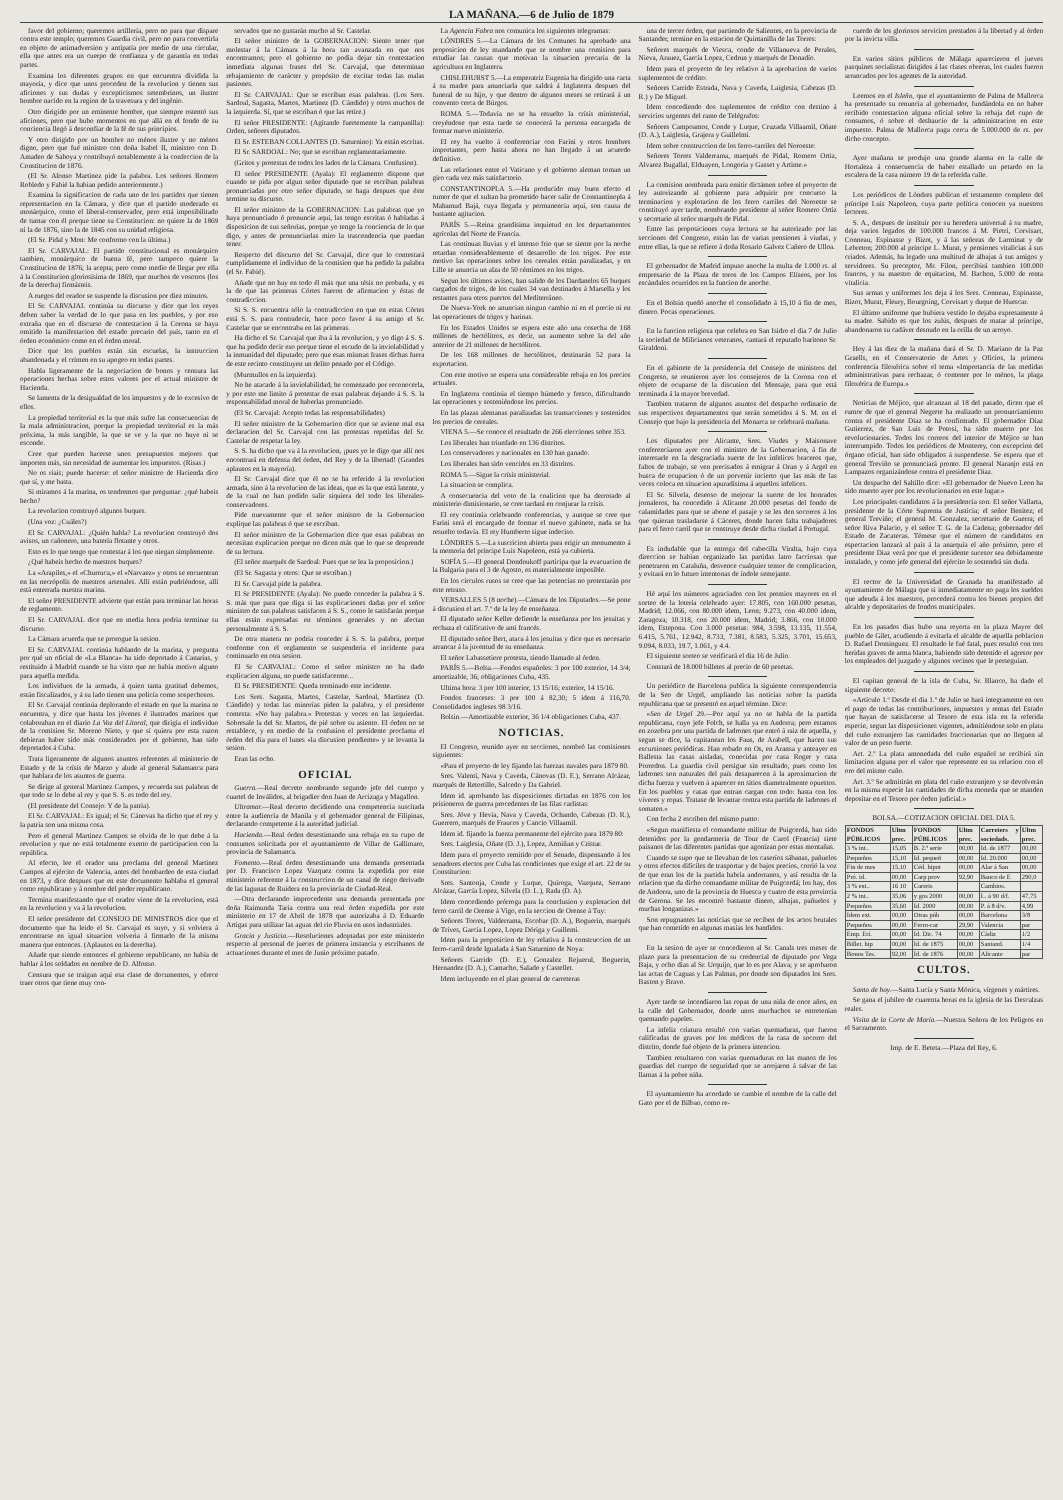LA MAÑANA.—6 de Julio de 1879
favor del gobierno; queremos artillería, pero no para que dispare contra este templo; queremos Guardia civil, pero no para convertirla en objeto de animadversion y antipatía por medio de una circular, ella que antes era un cuerpo de confianza y de garantía en todas partes.
Examina los diferentes grupos en que encuentra dividida la mayoría, y dice que unos proceden de la revolucion y tienen sus aficiones y sus dudas y excepticismos setembrinos, un ilustre hombre nacido en la region de la travesura y del ingénio.
Otro dirigido por un eminente hombre, que siempre ostentó sus aficiones, pero que hubo momentos en que allá en el fondo de su conciencia llegó á desconfiar de la fé de sus principios.
Y otro dirigido por un hombre no ménos ilustre y no ménos digno, pero que fué ministro con doña Isabel II, ministro con D. Amadeo de Saboya y contribuyó notablemente á la confeccion de la Constitucion de 1876.
(El Sr. Alonso Martinez pide la palabra. Los señores Romero Robledo y Fabié la habian pedido anteriormente.)
Examina la significacion de cada uno de los partidos que tienen representacion en la Cámara, y dice que el partido moderado es monárquico, como el liberal-conservador, pero está imposibilitado de turnar con él porque tiene su Constitucion: no quiere la de 1869 ni la de 1876, sino la de 1845 con su unidad religiosa.
(El Sr. Pidal y Mon: Me conformo con la última.)
El Sr. CARVAJAL: El partido constitucional es monárquico tambien, monárquico de buena fé, pero tampoco quiere la Constitucion de 1876; la acepta; pero como medio de llegar por ella á la Constitucion gloriosísima de 1869, que muchos de vosotros (los de la derecha) firmásteis.
A ruegos del orador se suspende la discusion por diez minutos.
El Sr. CARVAJAL continúa su discurso y dice que los reyes deben saber la verdad de lo que pasa en los pueblos, y por eso extraña que en el discurso de contestacion á la Corona se haya omitido la manifestacion del estado precario del país, tanto en el órden económico como en el órden moral.
Dice que los pueblos están sin escuelas, la instruccion abandonada y el crímen en su apogeo en todas partes.
Habla ligeramente de la negociacion de bonos y censura las operaciones hechas sobre estos valores por el actual ministro de Hacienda.
Se lamenta de la desigualdad de los impuestos y de lo excesivo de ellos.
La propiedad territorial es la que más sufre las consecuencias de la mala administracion, porque la propiedad territorial es la más próxima, la más tangible, la que se ve y la que no huye ni se esconde.
Cree que pueden hacerse unos presupuestos mejores que importen más, sin necesidad de aumentar los impuestos. (Risas.)
No os riais; puede hacerse: el señor ministro de Hacienda dice que sí, y me basta.
Si miramos á la marina, os tendremos que preguntar: ¿qué habeis hecho?
La revolucion construyó algunos buques.
(Una voz: ¿Cuáles?)
El Sr. CARVAJAL: ¿Quién habla? La revolucion construyó dos avisos, un cañonero, una batería flotante y otros.
Esto es lo que tengo que contestar á los que niegan simplemente.
¿Qué habeis hecho de nuestros buques?
La «Arapiles,» el «Churruca,» el «Narvaez» y otros se encuentran en las necrópolis de nuestros arsenales. Allí están pudriéndose, allí está enterrada nuestra marina.
El señor PRESIDENTE advierte que están para terminar las horas de reglamento.
El Sr. CARVAJAL dice que en media hora podria terminar su discurso.
La Cámara acuerda que se prorogue la sesion.
El Sr. CARVAJAL continúa hablando de la marina, y pregunta por qué un oficial de «La Blanca» ha sido deportado á Canarias, y restituido á Madrid cuando se ha visto que no habia motivo alguno para aquella medida.
Los individuos de la armada, á quien tanta gratitud debemos, están fiscalizados, y á su lado tienen una policía como sospechosos.
El Sr. Carvajal continúa deplorando el estado en que la marina se encuentra, y dice que hasta los jóvenes é ilustrados marinos que colaboraban en el diario La Voz del Litoral, que dirigia el individuo de la comision Sr. Moreno Nieto, y que sí quiera por esta razon debieran haber sido más considerados por el gobierno, han sido deportados á Cuba.
Trata ligeramente de algunos asuntos referentes al ministerio de Estado y de la crísis de Marzo y alude al general Salamanca para que hablara de los asuntos de guerra.
Se dirige al general Martinez Campos, y recuerda sus palabras de que todo se lo debe al rey y que S. S. es todo del rey.
(El presidente del Consejo: Y de la patria).
El Sr. CARVAJAL: Es igual; el Sr. Cánovas ha dicho que el rey y la patria son una misma cosa.
Pero el general Martinez Campos se olvida de lo que debe á la revolucion y que no está totalmente exento de participacion con la república.
Al efecto, lee el orador una proclama del general Martinez Campos al ejército de Valencia, antes del bombardeo de esta ciudad en 1873, y dice despues que en este documento hablaba el general como republicano y á nombre del poder republicano.
Termina manifestando que el orador viene de la revolucion, está en la revolucion y va á la revolucion.
El señor presidente del CONSEJO DE MINISTROS dice que el documento que ha leido el Sr. Carvajal es suyo, y si volviera á encontrarse en igual situacion volveria á firmarlo de la misma manera que entonces. (Aplausos en la derecha).
Añade que siendo entonces el gobierno republicano, no habia de hablar á los soldados en nombre de D. Alfonso.
Censura que se traigan aquí esa clase de documentos, y ofrece traer otros que tiene muy con-
servados que no gustarán mucho al Sr. Castelar.
El señor ministro de la GOBERNACION: Siento tener que molestar á la Cámara á la hora tan avanzada en que nos encontramos; pero el gobierno no podia dejar sin contestacion inmediata algunas frases del Sr. Carvajal, que determinan rebajamiento de carácter y propósito de excitar todas las malas pasiones.
El Sr. CARVAJAL: Que se escriban esas palabras. (Los Sres. Sardoal, Sagasta, Martos, Martinez (D. Cándido) y otros muchos de la izquierda. Sí, que se escriban ó que las retire.)
El señor PRESIDENTE: (Agitando fuertemente la campanilla): Orden, señores diputados.
El Sr. ESTEBAN COLLANTES (D. Saturnino): Ya están escritas.
El Sr. SARDOAL: No; que se escriban reglamentariamente.
(Gritos y protestas de todos los lados de la Cámara. Confusion).
El señor PRESIDENTE (Ayala): El reglamento dispone que cuando se pida por algun señor diputado que se escriban palabras pronunciadas por otro señor diputado, se haga despues que éste termine su discurso.
El señor ministro de la GOBERNACION: Las palabras que yo haya pronunciado ó pronuncie aquí, las tengo escritas ó habladas á disposicion de sus señorías, porque yo tengo la conciencia de lo que digo, y antes de pronunciarlas miro la trascendencia que puedan tener.
Respecto del discurso del Sr. Carvajal, dice que lo contestará cumplidamente el individuo de la comision que ha pedido la palabra (el Sr. Fabié).
Añade que no hay en todo él más que una tésis no probada, y es la de que las primeras Córtes fueron de afirmacion y éstas de contradiccion.
Si S. S. encuentra sólo la contradiccion en que en estas Córtes está S. S. para contradecir, hace poco favor á su amigo el Sr. Castelar que se encontraba en las primeras.
Ha dicho el Sr. Carvajal que iba á la revolucion, y yo digo á S. S. que ha podido decir eso porque tiene el escudo de la inviolabilidad y la inmunidad del diputado; pero que esas mismas frases dichas fuera de este recinto constituyen un delito penado por el Código.
(Murmullos en la izquierda).
No he atacado á la inviolabilidad; he comenzado por reconocerla, y por esto me limito á protestar de esas palabras dejando á S. S. la responsabilidad moral de haberlas pronunciado.
(El Sr. Carvajal: Acepto todas las responsabilidades)
El señor ministro de la Gobernacion dice que se aviene mal esa declaracion del Sr. Carvajal con las protestas repetidas del Sr. Castelar de respetar la ley.
S. S. ha dicho que va á la revolucion, ¡pues yo le digo que allí nos encontrará en defensa del órden, del Rey y de la libertad! (Grandes aplausos en la mayoría).
El Sr. Carvajal dice que él no se ha referido á la revolucion armada, sino á la revolucion de las ideas, que es la que está latente, y de la cual no han podido salir siquiera del todo los liberales-conservadores.
Pide nuevamente que el señor ministro de la Gobernacion explique las palabras ó que se escriban.
El señor ministro de la Gobernacion dice que esas palabras no necesitan explicacion porque no dicen más que lo que se desprende de su lectura.
(El señor marqués de Sardoal: Pues que se lea la proposicion.)
(El Sr. Sagasta y otros: Que se escriban.)
El Sr. Carvajal pide la palabra.
El Sr PRESIDENTE (Ayala): No puedo conceder la palabra á S. S. más que para que diga si las explicaciones dadas por el señor ministro de sus palabras satisfacen á S. S., como le satisfarán porque ellas están expresadas en términos generales y no afectan personalmente á S. S.
De otra manera no podria conceder á S. S. la palabra, porque conforme con el reglamento se suspenderia el incidente para continuarlo en otra sesion.
El Sr CARVAJAL: Como el señor ministro no ha dado explicacion alguna, no puede satisfacerme...
El Sr. PRESIDENTE: Queda terminado este incidente.
Los Sres. Sagasta, Martos, Castelar, Sardoal, Martinez (D. Cándido) y todas las minorías piden la palabra, y el presidente contesta: «No hay palabra.» Protestas y voces en las izquierdas. Sobresale la del Sr. Martos, de pié sobre su asiento. El órden no se restablece, y en medio de la confusion el presidente proclama el órden del dia para el lunes «la discusion pendiente» y se levanta la sesion.
Eran las ocho.
OFICIAL
Guerra.—Real decreto nombrando segundo jefe del cuerpo y cuartel de Inválidos, al brigadier don Juan de Arcizaga y Magallon.
Ultramar.—Real decreto decidiendo una competencia suscitada entre la audiencia de Manila y el gobernador general de Filipinas, declarando competente á la autoridad judicial.
Hacienda.—Real órden desestimando una rebaja en su cupo de consumos solicitada por el ayuntamiento de Villar de Gallimaro, provincia de Salamanca.
Fomento.—Real órden desestimando una demanda presentada por D. Francisco Lopez Vazquez contra la expedida por este ministerio referente á la construccion de un canal de riego derivado de las lagunas de Ruidera en la provincia de Ciudad-Real.
—Otra declarando improcedente una demanda presentada por doña Raimunda Taria contra una real órden expedida por este ministerio en 17 de Abril de 1878 que autorizaba á D. Eduardo Artigas para utilizar las aguas del rio Fluvia en usos industriales.
Gracia y Justicia.—Resoluciones adoptadas por este ministerio respecto al personal de jueces de primera instancia y escribanos de actuaciones durante el mes de Junio próximo pasado.
La Agencia Fabra nos comunica los siguientes telegramas:
LÓNDRES 5.—La Cámara de los Comunes ha aprobado una proposicion de ley mandando que se nombre una comision para estudiar las causas que motivan la situacion precaria de la agricultura en Inglaterra.
CHISLEHURST 5.—La emperatriz Eugenia ha dirigido una carta á su madre para anunciarla que saldrá á Inglaterra despues del funeral de su hijo, y que dentro de algunos meses se retirará á un convento cerca de Búrgos.
ROMA 5.—Todavía no se ha resuelto la crísis ministerial, creyéndose que esta tarde se conocerá la persona encargada de formar nuevo ministerio.
El rey ha vuelto á conferenciar con Farini y otros hombres importantes, pero hasta ahora no han llegado á un acuerdo definitivo.
Las relaciones entre el Vaticano y el gobierno aleman toman un giro cada vez más satisfactorio.
CONSTANTINOPLA 5.—Ha producido muy buen efecto el rumor de que el sultan ha prometido hacer salir de Constantinopla á Mahamud Bajá, cuya llegada y permanencia aquí, son causa de bastante agitacion.
PARÍS 5.—Reina grandísima inquietud en los departamentos agrícolas del Norte de Francia.
Las contínuas lluvias y el intenso frio que se siente por la noche retardan considerablemente el desarrollo de los trigos. Por este motivo las operaciones sobre los cereales están paralizadas, y en Lille se anuncia un alza de 50 céntimos en los trigos.
Segun los últimos avisos, han salido de los Dardanelos 65 buques cargados de trigos, de los cuales 34 van destinados á Marsella y los restantes para otros puertos del Mediterráneo.
De Nueva-York no anuncian ningun cambio ni en el precio ni en las operaciones de trigos y harinas.
En los Estados Unidos se espera este año una cosecha de 168 millones de hectólitros, es decir, un aumento sobre la del año anterior de 21 millones de hectólitros.
De los 168 millones de hectólitros, destinarán 52 para la exportacion.
Con este motivo se espera una considerable rebaja en los precios actuales.
En Inglaterra continúa el tiempo húmedo y fresco, dificultando las operaciones y sosteniéndose los precios.
En las plazas alemanas paralizadas las transacciones y sostenidos los precios de cereales.
VIENA 5.—Se conoce el resultado de 266 elecciones sobre 353.
Los liberales han triunfado en 136 distritos.
Los conservadores y nacionales en 130 han ganado.
Los liberales han sido vencidos en 33 distritos.
ROMA 5.—Sigue la crísis ministerial.
La situacion se complica.
A consecuencia del voto de la coalicion que ha derrotado al ministerio dimisionario, se cree tardará en conjurar la crísis.
El rey continúa celebrando conferencias, y aunque se cree que Farini será el encargado de formar el nuevo gabinete, nada se ha resuelto todavía. El rey Humberto sigue indeciso.
LÓNDRES 5.—La suscricion abierta para erigir un monumento á la memoria del príncipe Luis Napoleon, está ya cubierta.
SOFÍA 5.—El general Dondoukoff participa que la evacuacion de la Bulgaria para el 3 de Agosto, es materialmente imposible.
En los círculos rusos se cree que las potencias no protestarán por este retraso.
VERSALLES 5 (8 noche).—Cámara de los Diputados.—Se pone á discusion el art. 7.º de la ley de enseñanza.
El diputado señor Keller defiende la enseñanza por los jesuitas y rechaza el calificativo de anti francés.
El diputado señor Bert, ataca á los jesuitas y dice que es necesario arrancar á la juventud de su enseñanza.
El señor Labassetiere protesta, siendo llamado al órden.
PARÍS 5.—Bolsa.—Fondos españoles: 3 por 100 exterior, 14 3/4; amortizable, 36; obligaciones Cuba, 435.
Ultima hora: 3 por 100 interior, 13 15/16; exterior, 14 15/16.
Fondos franceses: 3 por 100 á 82,30; 5 idem á 116,70. Consolidados ingleses 98 3/16.
Bolsin.—Amortizable exterior, 36 1/4 obligaciones Cuba, 437.
NOTICIAS.
El Congreso, reunido ayer en secciones, nombró las comisiones siguientes:
«Para el proyecto de ley fijando las fuerzas navales para 1879 80.
Sres. Valentí, Nava y Caveda, Cánovas (D. E.), Serrano Alcázar, marqués de Retortillo, Salcedo y Da Gabriel.
Idem id. aprobando las disposiciones dictadas en 1876 con los prisioneros de guerra procedentes de las filas carlistas:
Sres. Jóve y Hevia, Nava y Caveda, Ochando, Cabezas (D. R.), Guerrero, marqués de Fraucos y Cancio Villaamil.
Idem id. fijando la fuerza permanente del ejército para 1879 80:
Sres. Laiglesia, Oñate (D. J.), Lopez, Armiñan y Cristar.
Idem para el proyecto remitido por el Senado, dispensando á los senadores electos por Cuba las condiciones que exige el art. 22 de su Constitucion:
Sres. Santonja, Conde y Luque, Quiroga, Vazquez, Serrano Alcázar, García Lopez, Silvela (D. L.), Rada (D. A).
Idem concediendo prórroga para la conclusion y explotacion del ferro carril de Orense á Vigo, en la seccion de Orense á Tuy:
Señores Torres, Valderrama, Escobar (D. A.), Boguerin, marqués de Trives, García Lopez, Lopez Dóriga y Guillemi.
Idem para la proposicion de ley relativa á la construccion de un ferro-carril desde Igualada á San Saturnino de Noya:
Señores Garrido (D. E.), Gonzalez Rejuerul, Boguerin, Hernandez (D. A.), Camacho, Salado y Castellet.
Idem incluyendo en el plan general de carreteras
una de tercer órden, que partiendo de Salientes, en la provincia de Santander, termine en la estacion de Quintanilla de las Torres:
Señores marqués de Viesca, conde de Villanueva de Perales, Nieva, Arauez, García Lopez, Cedrun y marqués de Donadío.
Idem para el proyecto de ley relativo á la aprobacion de varios suplementos de crédito:
Señores Carrido Estrada, Nava y Caveda, Laiglesia, Cabezas (D. R.) y De Miguel.
Idem concediendo dos suplementos de crédito con destino á servicios urgentes del ramo de Telégrafos:
Señores Campoamor, Conde y Luque, Cruzada Villaamil, Oñate (D. A.), Laiglesia, Grajera y Guillelmi.
Idem sobre construccion de los ferro-carriles del Noroeste:
Señores Torres Valderrama, marqués de Pidal, Romero Ortiz, Alvarez Bugallal, Elduayen, Longoria y Gasset y Artime.»
La comision nombrada para emitir dictámen sobre el proyecto de ley autorizando al gobierno para adquirir por concurso la terminacion y explotacion de los ferro carriles del Noroeste se constituyó ayer tarde, nombrando presidente al señor Romero Ortiz y secretario al señor marqués de Pidal.
Entre las proposiciones cuya lectura se ha autorizado por las secciones del Congreso, están las de varias pensiones á viudas, y entre ellas, la que se refiere á doña Rosario Galvez Cañero de Ulloa.
El gobernador de Madrid impuso anoche la multa de 1.000 rs. al empresario de la Plaza de toros de los Campos Elíseos, por los escándalos ocurridos en la funcion de anoche.
En el Bolsin quedó anoche el consolidado á 15,10 á fin de mes, dinero. Pocas operaciones.
En la funcion religiosa que celebra en San Isidro el dia 7 de Julio la sociedad de Milicianos veteranos, cantará el reputado barítono Sr. Giraldoni.
En el gabinete de la presidencia del Consejo de ministros del Congreso, se reunieron ayer los consejeros de la Corona con el objeto de ocuparse de la discusion del Mensaje, para que está terminada á la mayor brevedad.
Tambien trataron de algunos asuntos del despacho ordinario de sus respectivos departamentos que serán sometidos á S. M. en el Consejo que bajo la presidencia del Monarca se celebrará mañana.
Los diputados por Alicante, Sres. Viudes y Maisonave conferenciaron ayer con el ministro de la Gobernacion, á fin de interesarle en la desgraciada suerte de los infelices braceros que, faltos de trabajo, se ven precisados á emigrar á Oran y á Argel en busca de ocupacion ó de un porvenir incierto que las más de las veces coloca en situacion apuradísima á aquellos infelices.
El Sr. Silvela, deseoso de mejorar la suerte de los honrados jornaleros, ha concedido á Alicante 20.000 pesetas del fondo de calamidades para que se abone el pasaje y se les den socorros á los que quieran trasladarse á Cáceres, donde hacen falta trabajadores para el ferro carril que se construye desde dicha ciudad á Portugal.
Es indudable que la entrega del cabecilla Viralta, bajo cuya direccion se habian organizado las partidas latro facciosas que penetraron en Cataluña, desvence cualquier temor de complicacion, y evitará en lo futuro intentonas de índole semejante.
Hé aquí los números agraciados con los premios mayores en el sorteo de la lotería celebrado ayer: 17.805, con 160.000 pesetas, Madrid; 12.066, con 80.000 idem, Leon; 9.273, con 40.000 idem, Zaragoza; 10.318, con 20.000 idem, Madrid; 3.866, con 10.000 idem, Estepona. Con 3.000 pesetas: 984, 3.598, 13.135, 11.554, 6.415, 5.761, 12.942, 8.733, 7.381, 8.583, 5.325, 3.701, 15.653, 9.094, 8.033, 19.7, 1.061, y 4.4.
El siguiente sorteo se verificará el dia 16 de Julio.
Constará de 18.000 billetes al precio de 60 pesetas.
Un periódico de Barcelona publica la siguiente correspondencia de la Seo de Urgel, ampliando las noticias sobre la partida republicana que se presentó en aquel término. Dice:
«Seo de Urgel 29.—Por aquí ya no se habla de la partida republicana, cuyo jefe Folch, se halla ya en Andorra; pero estamos en zozobra por una partida de ladrones que entró á raiz de aquella, y segun se dice, la capitanean los Faus, de Arabell, que hacen sus escursiones periódicas. Han robado en Os, en Aransa y anteayer en Ballesta las casas aisladas, conocidas por casa Roger y casa Porredon. La guardia civil persigue sin resultado, pues como los ladrones son naturales del país desaparecen á la aproximacion de dicha fuerza y vuelven á aparecer en sitios diametralmente opuestos. En los pueblos y casas que entran cargan con todo: hasta con los víveres y ropas. Tratase de levantar contra esta partida de ladrones el somaten.»
Con fecha 2 escriben del mismo punto:
«Segun manifiesta el comandante militar de Puigcerdá, han sido detenidos por la gendarmería de Tour de Carol (Francia) siete paisanos de las diferentes partidas que agonizan por estas montañas.
Cuando se supo que se llevaban de los caseríos sábanas, pañuelos y otros efectos difíciles de trasportar y de bajos precios, corrió la voz de que eran los de la partida habria andorranos, y así resulta de la relacion que da dicho comandante militar de Puigcerdá; los hay, dos de Andorra, uno de la provincia de Huesca y cuatro de esta provincia de Gerona. Se les encontró bastante dinero, alhajas, pañuelos y muchas longanizas.»
Son repugnantes las noticias que se reciben de los actos brutales que han cometido en algunas masías los bandidos.
En la sesion de ayer se concedieron al Sr. Canals tres meses de plazo para la presentacion de su credencial de diputado por Vega Baja, y ocho dias al Sr. Urquijo, que lo es por Alava; y se aprobaron las actas de Caguas y Las Palmas, por donde son diputados los Sres. Baston y Bravo.
Ayer tarde se incendiaron las ropas de una niña de once años, en la calle del Gobernador, donde unos muchachos se entretenian quemando papeles.
La infeliz criatura resultó con varias quemaduras, que fueron calificadas de graves por los médicos de la casa de socorro del distrito, donde fué objeto de la primera intencion.
Tambien resultaron con varias quemaduras en las manos de los guardias del cuerpo de seguridad que se arrojaron á salvar de las llamas á la pobre niña.
El ayuntamiento ha acordado se cambie el nombre de la calle del Gato por el de Bilbao, como re-
cuerdo de los gloriosos servicios prestados á la libertad y al órden por la invicta villa.
En varios sitios públicos de Málaga aparecieron el jueves pasquines socialistas dirigidos á las clases obreras, los cuales fueron arrancados por los agentes de la autoridad.
Leemos en el Isleño, que el ayuntamiento de Palma de Mallorca ha presentado su renuncia al gobernador, fundándola en no haber recibido contestacion alguna oficial sobre la rebaja del cupo de consumos, ó sobre el deshaucio de la administracion en este impuesto. Palma de Mallorca paga cerca de 5.000.000 de rs. por dicho concepto.
Ayer mañana se produjo una grande alarma en la calle de Hortaleza á consecuencia de haber estallado un petardo en la escalera de la casa número 19 de la referida calle.
Los periódicos de Lóndres publican el testamento completo del príncipe Luis Napoleon, cuya parte política conocen ya nuestros lectores.
S. A., despues de instituir por su heredera universal á su madre, deja varios legados de 100.000 francos á M. Pietri, Corvisart, Conneau, Espinasse y Bizot, y á las señoras de Larminat y de Lebreton; 200.000 al príncipe L. Murat, y pensiones vitalicias á sus criados. Además, ha legado una multitud de alhajas á sus amigos y servidores. Su preceptor, Mr. Filon, percibirá tambien 100.000 francos, y su maestro de equitacion, M. Bachon, 5.000 de renta vitalicia.
Sus armas y uniformes los deja á los Sres. Conneau, Espinasse, Bizot, Murat, Fleury, Bourgoing, Corvisart y duque de Huescar.
El último uniforme que hubiera vestido lo dejaba expresamente á su madre. Sabido es que los zulús, despues de matar al príncipe, abandonaron su cadáver desnudo en la orilla de un arroyo.
Hoy á las diez de la mañana dará el Sr. D. Mariano de la Paz Graells, en el Conservatorio de Artes y Oficios, la primera conferencia filoxérica sobre el tema «Importancia de las medidas administrativas para rechazar, ó contener por lo ménos, la plaga filoxérica de Europa.»
Noticias de Méjico, que alcanzan al 18 del pasado, dicen que el rumor de que el general Negrete ha realizado un pronunciamiento contra el presidente Diaz se ha confirmado. El gobernador Diaz Gutierrez, de San Luis de Potosí, ha sido muerto por los revolucionarios. Todos los correos del interior de Méjico se han interrumpido. Todos los periódicos de Monterey, con excepcion del órgano oficial, han sido obligados á suspenderse. Se espera que el general Treviño se pronunciará pronto. El general Naranjo está en Lampazos organizándose contra el presidente Diaz.
Un despacho del Saltillo dice: «El gobernador de Nuevo Leon ha sido muerto ayer por los revolucionarios en este lugar.»
Los principales candidatos á la presidencia son: El señor Vallarta, presidente de la Córte Suprema de Justicia; el señor Benitez; el general Treviño; el general M. Gonzalez, secretario de Guerra; el señor Riva Palacio, y el señor T. G. de la Cadena; gobernador del Estado de Zacatecas. Témese que el número de candidatos en espectacion lanzará al país á la anarquía el año próximo, pero el presidente Diaz verá por que el presidente sucesor sea debidamente instalado, y como jefe general del ejército lo sostendrá sin duda.
El rector de la Universidad de Granada ha manifestado al ayuntamiento de Málaga que si inmediatamente no paga los sueldos que adeuda á los maestros, procederá contra los bienes propios del alcalde y depositarios de fondos municipales.
En los pasados dias hubo una reyerta en la plaza Mayor del pueblo de Gilet, acudiendo á evitarla el alcalde de aquella poblacion D. Rafael Dominguez. El resultado le fué fatal, pues resultó con tres heridas graves de arma blanca, habiendo sido detenido el agresor por los empleados del juzgado y algunos vecinos que le perseguian.
El capitan general de la isla de Cuba, Sr. Blanco, ha dado el siguiente decreto:
«Artículo 1.º Desde el dia 1.º de Julio se hará íntegramente en oro el pago de todas las contribuciones, impuestos y rentas del Estado que hayan de satisfacerse al Tesoro de esta isla en la referida especie, segun las disposiciones vigentes, admitiéndose solo en plata del cuño extranjero las cantidades fraccionarias que no lleguen al valor de un peso fuerte.
Art. 2.º La plata amonedada del cuño español se recibirá sin limitacion alguna por el valor que represente en su relacion con el oro del mismo cuño.
Art. 3.º Se admitirán en plata del cuño extranjero y se devolverán en la misma especie las cantidades de dicha moneda que se manden depositar en el Tesoro por órden judicial.»
BOLSA.—COTIZACION OFICIAL DEL DIA 5.
| FONDOS PÚBLICOS | Ultm prec. | FONDOS PÚBLICOS | Ultm prec. | Carreters y sociedads. | Ultm prec. |
| --- | --- | --- | --- | --- | --- |
| 3 % int.. | 15,05 | B. 2.ª serie | 00,00 | Id. de 1877 | 00,00 |
| Pequeños | 15,10 | Id. pequeñ | 00,00 | Id. 20.000 | 00,00 |
| Fin de mes | 15,10 | Céd. hipot | 00,00 | Alar á San | 00,00 |
| Pró. id. | 00,00 | Carp prov | 92,90 | Banco de E | 290,0 |
| 3 % ext.. | 16 10 | Carrets | | Cambios. | |
| 2 % int.. | 35,06 | y gos 2000 | 00,00 | L. á 90 d/f. | 47,75 |
| Pequeños | 35,60 | Id. 2000 | 00,00 | P. á 8 d/v. | 4,99 |
| Idem ext. | 00,00 | Otras púb | 00,00 | Barcelona | 3/8 |
| Pequeños | 00,00 | Ferro-car | 29,90 | Valencia | par |
| Emp. Erí. | 00,00 | Id. Dic. 74 | 00,00 | Cádiz | 1/2 |
| Billet. hip | 00,00 | Id. de 1875 | 00,00 | Santand. | 1/4 |
| Bonos Tes. | 92,00 | Id. de 1876 | 00,00 | Alicante | par |
CULTOS.
Santo de hoy.—Santa Lucía y Santa Mónica, vírgenes y mártires.
Se gana el jubileo de cuarenta horas en la iglesia de las Descalzas reales.
Visita de la Corte de María.—Nuestra Señora de los Peligros en el Sacramento.
Imp. de E. Beteta.—Plaza del Rey, 6.